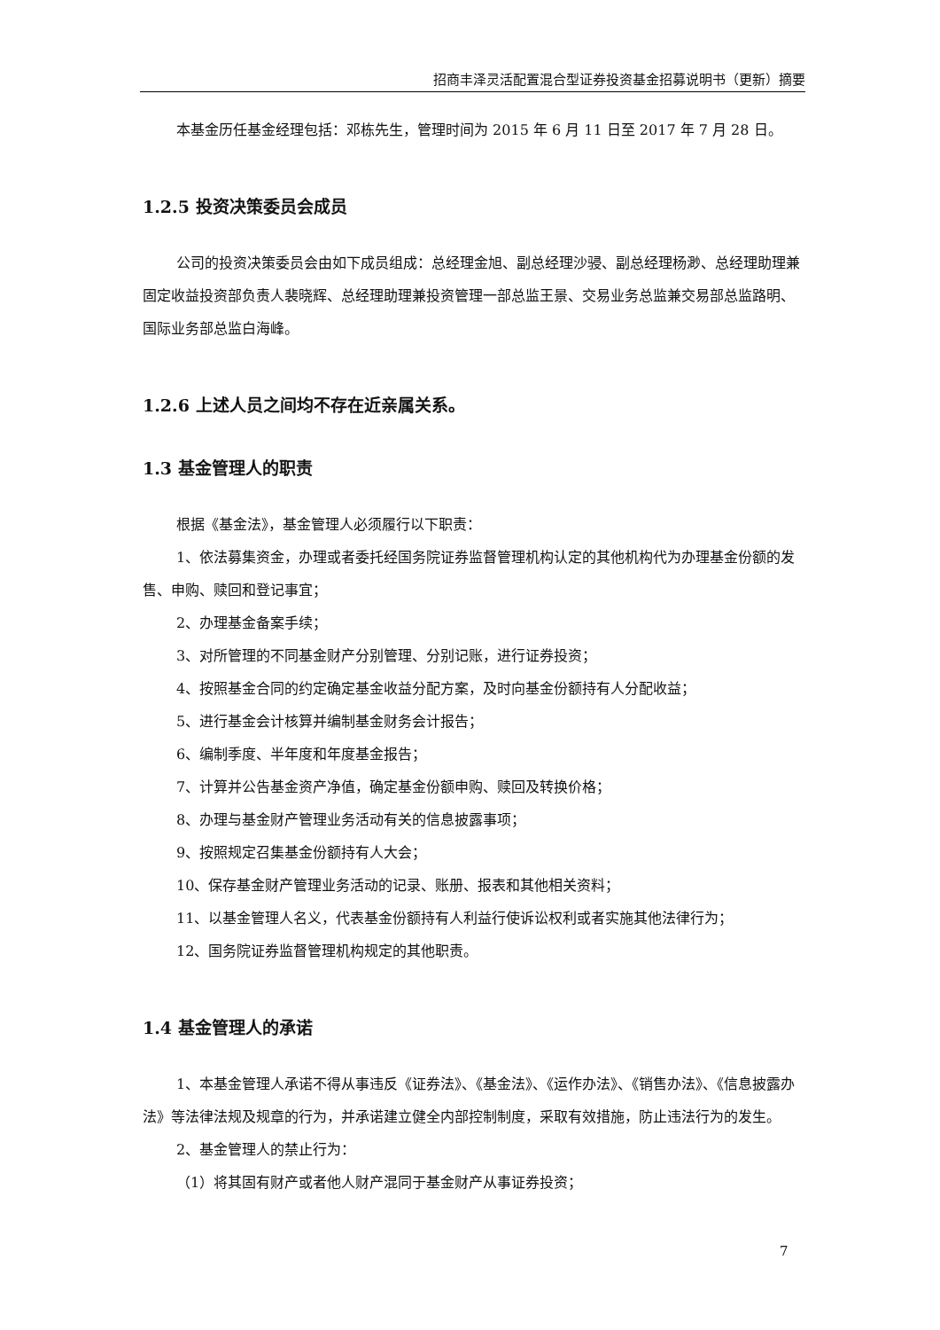招商丰泽灵活配置混合型证券投资基金招募说明书（更新）摘要
本基金历任基金经理包括：邓栋先生，管理时间为 2015 年 6 月 11 日至 2017 年 7 月 28 日。
1.2.5 投资决策委员会成员
公司的投资决策委员会由如下成员组成：总经理金旭、副总经理沙骎、副总经理杨渺、总经理助理兼固定收益投资部负责人裴晓辉、总经理助理兼投资管理一部总监王景、交易业务总监兼交易部总监路明、国际业务部总监白海峰。
1.2.6 上述人员之间均不存在近亲属关系。
1.3 基金管理人的职责
根据《基金法》，基金管理人必须履行以下职责：
1、依法募集资金，办理或者委托经国务院证券监督管理机构认定的其他机构代为办理基金份额的发售、申购、赎回和登记事宜；
2、办理基金备案手续；
3、对所管理的不同基金财产分别管理、分别记账，进行证券投资；
4、按照基金合同的约定确定基金收益分配方案，及时向基金份额持有人分配收益；
5、进行基金会计核算并编制基金财务会计报告；
6、编制季度、半年度和年度基金报告；
7、计算并公告基金资产净值，确定基金份额申购、赎回及转换价格；
8、办理与基金财产管理业务活动有关的信息披露事项；
9、按照规定召集基金份额持有人大会；
10、保存基金财产管理业务活动的记录、账册、报表和其他相关资料；
11、以基金管理人名义，代表基金份额持有人利益行使诉讼权利或者实施其他法律行为；
12、国务院证券监督管理机构规定的其他职责。
1.4 基金管理人的承诺
1、本基金管理人承诺不得从事违反《证券法》、《基金法》、《运作办法》、《销售办法》、《信息披露办法》等法律法规及规章的行为，并承诺建立健全内部控制制度，采取有效措施，防止违法行为的发生。
2、基金管理人的禁止行为：
（1）将其固有财产或者他人财产混同于基金财产从事证券投资；
7